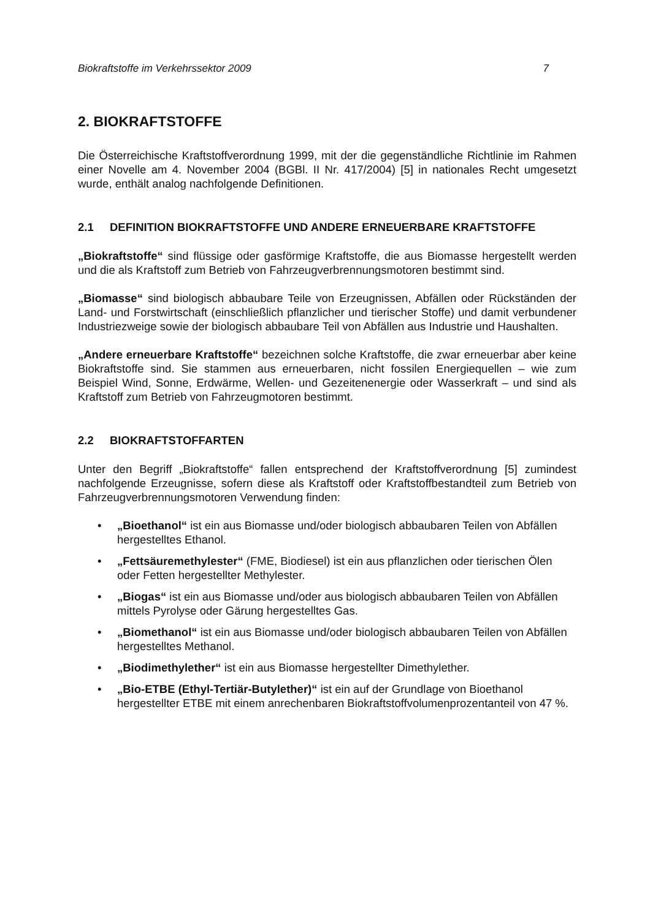Biokraftstoffe im Verkehrssektor 2009 7
2. BIOKRAFTSTOFFE
Die Österreichische Kraftstoffverordnung 1999, mit der die gegenständliche Richtlinie im Rahmen einer Novelle am 4. November 2004 (BGBl. II Nr. 417/2004) [5] in nationales Recht umgesetzt wurde, enthält analog nachfolgende Definitionen.
2.1 DEFINITION BIOKRAFTSTOFFE UND ANDERE ERNEUERBARE KRAFTSTOFFE
„Biokraftstoffe“ sind flüssige oder gasförmige Kraftstoffe, die aus Biomasse hergestellt werden und die als Kraftstoff zum Betrieb von Fahrzeugverbrennungsmotoren bestimmt sind.
„Biomasse“ sind biologisch abbaubare Teile von Erzeugnissen, Abfällen oder Rückständen der Land- und Forstwirtschaft (einschließlich pflanzlicher und tierischer Stoffe) und damit verbundener Industriezweige sowie der biologisch abbaubare Teil von Abfällen aus Industrie und Haushalten.
„Andere erneuerbare Kraftstoffe“ bezeichnen solche Kraftstoffe, die zwar erneuerbar aber keine Biokraftstoffe sind. Sie stammen aus erneuerbaren, nicht fossilen Energiequellen – wie zum Beispiel Wind, Sonne, Erdwärme, Wellen- und Gezeitenenergie oder Wasserkraft – und sind als Kraftstoff zum Betrieb von Fahrzeugmotoren bestimmt.
2.2 BIOKRAFTSTOFFARTEN
Unter den Begriff „Biokraftstoffe“ fallen entsprechend der Kraftstoffverordnung [5] zumindest nachfolgende Erzeugnisse, sofern diese als Kraftstoff oder Kraftstoffbestandteil zum Betrieb von Fahrzeugverbrennungsmotoren Verwendung finden:
• „Bioethanol“ ist ein aus Biomasse und/oder biologisch abbaubaren Teilen von Abfällen hergestelltes Ethanol.
• „Fettsäuremethylester“ (FME, Biodiesel) ist ein aus pflanzlichen oder tierischen Ölen oder Fetten hergestellter Methylester.
• „Biogas“ ist ein aus Biomasse und/oder aus biologisch abbaubaren Teilen von Abfällen mittels Pyrolyse oder Gärung hergestelltes Gas.
• „Biomethanol“ ist ein aus Biomasse und/oder biologisch abbaubaren Teilen von Abfällen hergestelltes Methanol.
• „Biodimethylether“ ist ein aus Biomasse hergestellter Dimethylether.
• „Bio-ETBE (Ethyl-Tertiär-Butylether)“ ist ein auf der Grundlage von Bioethanol hergestellter ETBE mit einem anrechenbaren Biokraftstoffvolumenprozentanteil von 47 %.